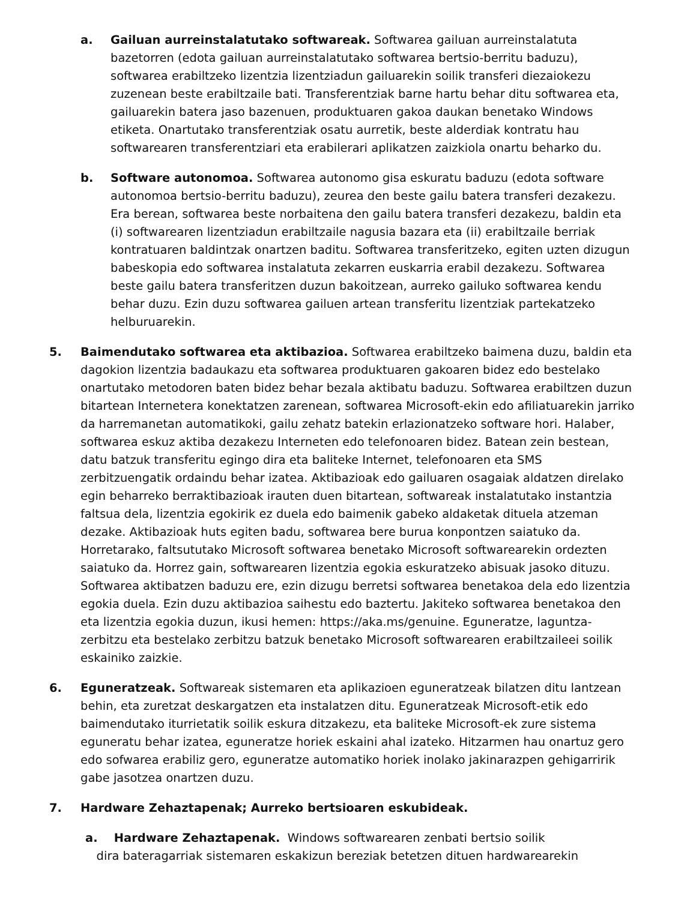a. Gailuan aurreinstalatutako softwareak. Softwarea gailuan aurreinstalatuta bazetorren (edota gailuan aurreinstalatutako softwarea bertsio-berritu baduzu), softwarea erabiltzeko lizentzia lizentziadun gailuarekin soilik transferi diezaiokezu zuzenean beste erabiltzaile bati. Transferentziak barne hartu behar ditu softwarea eta, gailuarekin batera jaso bazenuen, produktuaren gakoa daukan benetako Windows etiketa. Onartutako transferentziak osatu aurretik, beste alderdiak kontratu hau softwarearen transferentziari eta erabilerari aplikatzen zaizkiola onartu beharko du.
b. Software autonomoa. Softwarea autonomo gisa eskuratu baduzu (edota software autonomoa bertsio-berritu baduzu), zeurea den beste gailu batera transferi dezakezu. Era berean, softwarea beste norbaitena den gailu batera transferi dezakezu, baldin eta (i) softwarearen lizentziadun erabiltzaile nagusia bazara eta (ii) erabiltzaile berriak kontratuaren baldintzak onartzen baditu. Softwarea transferitzeko, egiten uzten dizugun babeskopia edo softwarea instalatuta zekarren euskarria erabil dezakezu. Softwarea beste gailu batera transferitzen duzun bakoitzean, aurreko gailuko softwarea kendu behar duzu. Ezin duzu softwarea gailuen artean transferitu lizentziak partekatzeko helburuarekin.
5. Baimendutako softwarea eta aktibazioa. Softwarea erabiltzeko baimena duzu, baldin eta dagokion lizentzia badaukazu eta softwarea produktuaren gakoaren bidez edo bestelako onartutako metodoren baten bidez behar bezala aktibatu baduzu. Softwarea erabiltzen duzun bitartean Internetera konektatzen zarenean, softwarea Microsoft-ekin edo afiliatuarekin jarriko da harremanetan automatikoki, gailu zehatz batekin erlazionatzeko software hori. Halaber, softwarea eskuz aktiba dezakezu Interneten edo telefonoaren bidez. Batean zein bestean, datu batzuk transferitu egingo dira eta baliteke Internet, telefonoaren eta SMS zerbitzuengatik ordaindu behar izatea. Aktibazioak edo gailuaren osagaiak aldatzen direlako egin beharreko berraktibazioak irauten duen bitartean, softwareak instalatutako instantzia faltsua dela, lizentzia egokirik ez duela edo baimenik gabeko aldaketak dituela atzeman dezake. Aktibazioak huts egiten badu, softwarea bere burua konpontzen saiatuko da. Horretarako, faltsututako Microsoft softwarea benetako Microsoft softwarearekin ordezten saiatuko da. Horrez gain, softwarearen lizentzia egokia eskuratzeko abisuak jasoko dituzu. Softwarea aktibatzen baduzu ere, ezin dizugu berretsi softwarea benetakoa dela edo lizentzia egokia duela. Ezin duzu aktibazioa saihestu edo baztertu. Jakiteko softwarea benetakoa den eta lizentzia egokia duzun, ikusi hemen: https://aka.ms/genuine. Eguneratze, laguntza-zerbitzu eta bestelako zerbitzu batzuk benetako Microsoft softwarearen erabiltzaileei soilik eskainiko zaizkie.
6. Eguneratzeak. Softwareak sistemaren eta aplikazioen eguneratzeak bilatzen ditu lantzean behin, eta zuretzat deskargatzen eta instalatzen ditu. Eguneratzeak Microsoft-etik edo baimendutako iturrietatik soilik eskura ditzakezu, eta baliteke Microsoft-ek zure sistema eguneratu behar izatea, eguneratze horiek eskaini ahal izateko. Hitzarmen hau onartuz gero edo sofwarea erabiliz gero, eguneratze automatiko horiek inolako jakinarazpen gehigarririk gabe jasotzea onartzen duzu.
7. Hardware Zehaztapenak; Aurreko bertsioaren eskubideak.
a. Hardware Zehaztapenak. Windows softwarearen zenbati bertsio soilik
dira bateragarriak sistemaren eskakizun bereziak betetzen dituen hardwarearekin